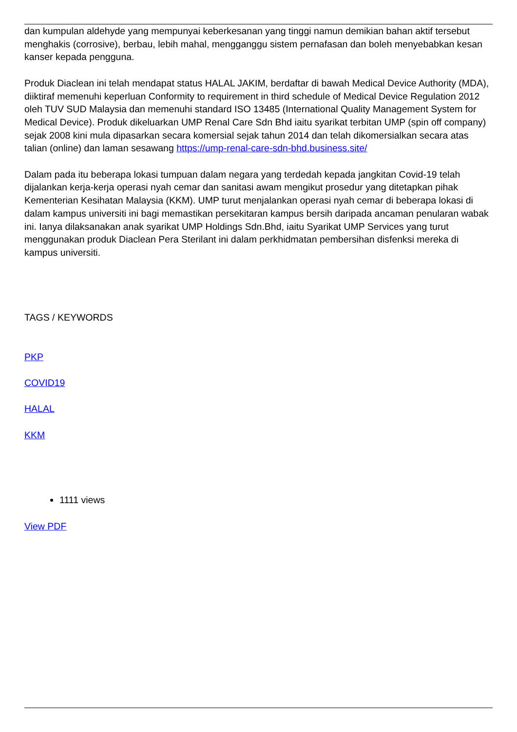dan kumpulan aldehyde yang mempunyai keberkesanan yang tinggi namun demikian bahan aktif tersebut menghakis (corrosive), berbau, lebih mahal, mengganggu sistem pernafasan dan boleh menyebabkan kesan kanser kepada pengguna.
Produk Diaclean ini telah mendapat status HALAL JAKIM, berdaftar di bawah Medical Device Authority (MDA), diiktiraf memenuhi keperluan Conformity to requirement in third schedule of Medical Device Regulation 2012 oleh TUV SUD Malaysia dan memenuhi standard ISO 13485 (International Quality Management System for Medical Device). Produk dikeluarkan UMP Renal Care Sdn Bhd iaitu syarikat terbitan UMP (spin off company) sejak 2008 kini mula dipasarkan secara komersial sejak tahun 2014 dan telah dikomersialkan secara atas talian (online) dan laman sesawang https://ump-renal-care-sdn-bhd.business.site/
Dalam pada itu beberapa lokasi tumpuan dalam negara yang terdedah kepada jangkitan Covid-19 telah dijalankan kerja-kerja operasi nyah cemar dan sanitasi awam mengikut prosedur yang ditetapkan pihak Kementerian Kesihatan Malaysia (KKM). UMP turut menjalankan operasi nyah cemar di beberapa lokasi di dalam kampus universiti ini bagi memastikan persekitaran kampus bersih daripada ancaman penularan wabak ini. Ianya dilaksanakan anak syarikat UMP Holdings Sdn.Bhd, iaitu Syarikat UMP Services yang turut menggunakan produk Diaclean Pera Sterilant ini dalam perkhidmatan pembersihan disfenksi mereka di kampus universiti.
TAGS / KEYWORDS
PKP
COVID19
HALAL
KKM
1111 views
View PDF